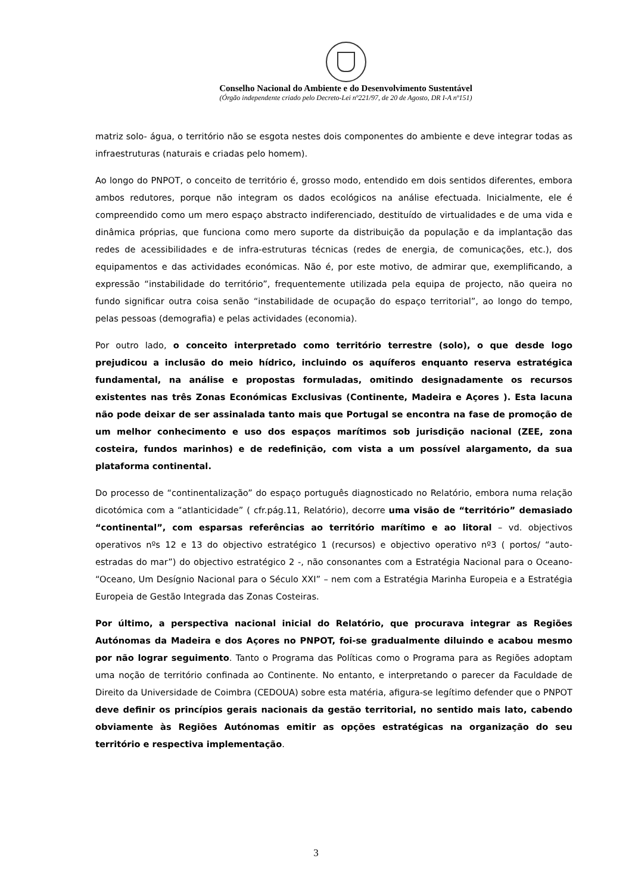Conselho Nacional do Ambiente e do Desenvolvimento Sustentável
(Órgão independente criado pelo Decreto-Lei nº221/97, de 20 de Agosto, DR I-A nº151)
matriz solo- água, o território não se esgota nestes dois componentes do ambiente e deve integrar todas as infraestruturas (naturais e criadas pelo homem).
Ao longo do PNPOT, o conceito de território é, grosso modo, entendido em dois sentidos diferentes, embora ambos redutores, porque não integram os dados ecológicos na análise efectuada. Inicialmente, ele é compreendido como um mero espaço abstracto indiferenciado, destituído de virtualidades e de uma vida e dinâmica próprias, que funciona como mero suporte da distribuição da população e da implantação das redes de acessibilidades e de infra-estruturas técnicas (redes de energia, de comunicações, etc.), dos equipamentos e das actividades económicas. Não é, por este motivo, de admirar que, exemplificando, a expressão “instabilidade do território”, frequentemente utilizada pela equipa de projecto, não queira no fundo significar outra coisa senão “instabilidade de ocupação do espaço territorial”, ao longo do tempo, pelas pessoas (demografia) e pelas actividades (economia).
Por outro lado, o conceito interpretado como território terrestre (solo), o que desde logo prejudicou a inclusão do meio hídrico, incluindo os aquíferos enquanto reserva estratégica fundamental, na análise e propostas formuladas, omitindo designadamente os recursos existentes nas três Zonas Económicas Exclusivas (Continente, Madeira e Açores ). Esta lacuna não pode deixar de ser assinalada tanto mais que Portugal se encontra na fase de promoção de um melhor conhecimento e uso dos espaços marítimos sob jurisdição nacional (ZEE, zona costeira, fundos marinhos) e de redefinição, com vista a um possível alargamento, da sua plataforma continental.
Do processo de “continentalização” do espaço português diagnosticado no Relatório, embora numa relação dicotómica com a “atlanticidade” ( cfr.pág.11, Relatório), decorre uma visão de “território” demasiado “continental”, com esparsas referências ao território marítimo e ao litoral – vd. objectivos operativos nºs 12 e 13 do objectivo estratégico 1 (recursos) e objectivo operativo nº3 ( portos/ “auto-estradas do mar”) do objectivo estratégico 2 -, não consonantes com a Estratégia Nacional para o Oceano- “Oceano, Um Desígnio Nacional para o Século XXI” – nem com a Estratégia Marinha Europeia e a Estratégia Europeia de Gestão Integrada das Zonas Costeiras.
Por último, a perspectiva nacional inicial do Relatório, que procurava integrar as Regiões Autónomas da Madeira e dos Açores no PNPOT, foi-se gradualmente diluindo e acabou mesmo por não lograr seguimento. Tanto o Programa das Políticas como o Programa para as Regiões adoptam uma noção de território confinada ao Continente. No entanto, e interpretando o parecer da Faculdade de Direito da Universidade de Coimbra (CEDOUA) sobre esta matéria, afigura-se legítimo defender que o PNPOT deve definir os princípios gerais nacionais da gestão territorial, no sentido mais lato, cabendo obviamente às Regiões Autónomas emitir as opções estratégicas na organização do seu território e respectiva implementação.
3